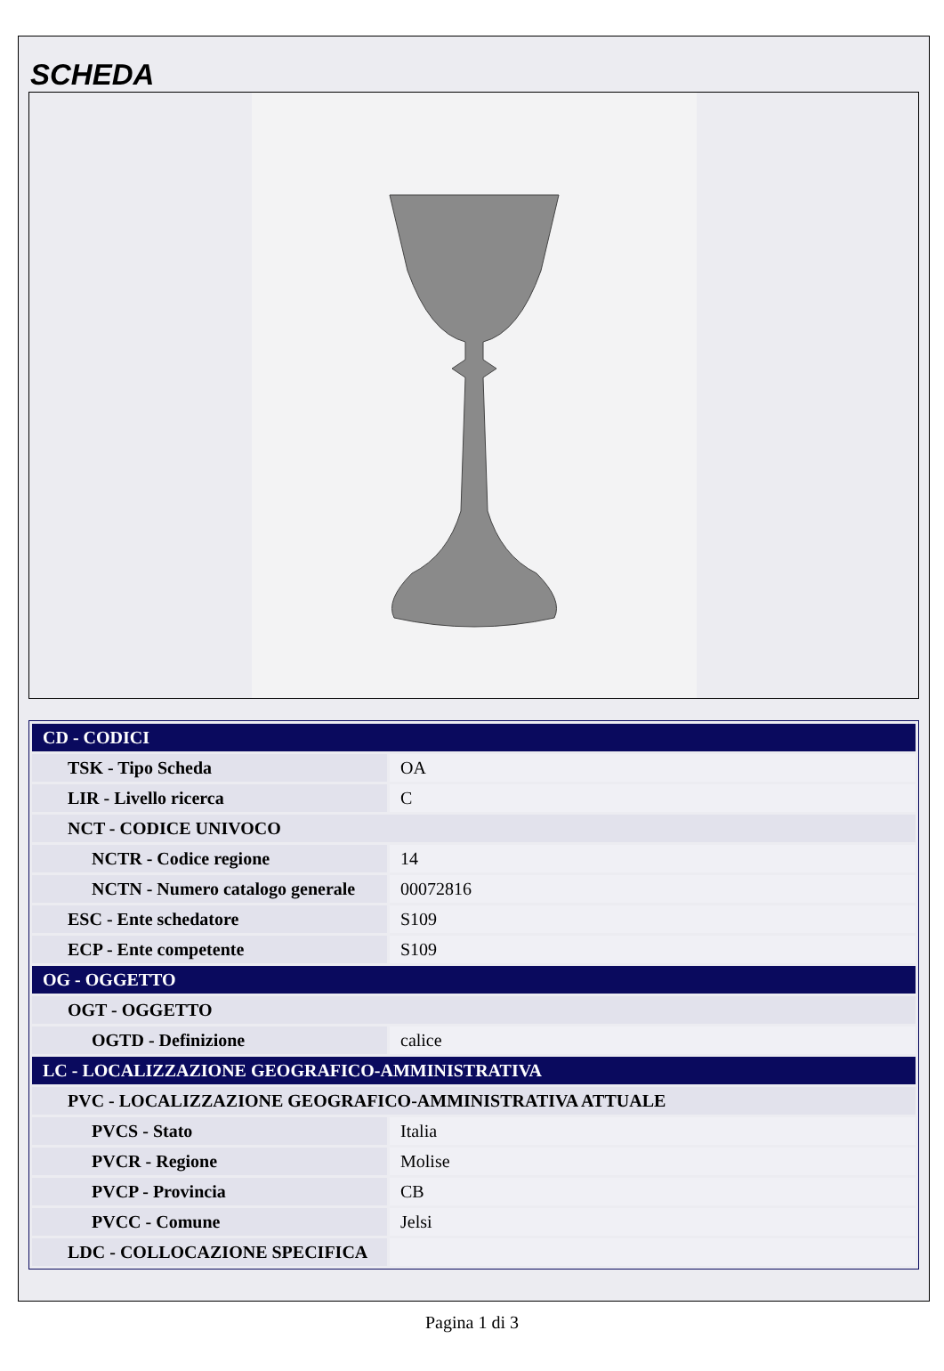SCHEDA
| CD - CODICI | |
| --- | --- |
| TSK - Tipo Scheda | OA |
| LIR - Livello ricerca | C |
| NCT - CODICE UNIVOCO | |
| NCTR - Codice regione | 14 |
| NCTN - Numero catalogo generale | 00072816 |
| ESC - Ente schedatore | S109 |
| ECP - Ente competente | S109 |
| OG - OGGETTO | |
| OGT - OGGETTO | |
| OGTD - Definizione | calice |
| LC - LOCALIZZAZIONE GEOGRAFICO-AMMINISTRATIVA | |
| PVC - LOCALIZZAZIONE GEOGRAFICO-AMMINISTRATIVA ATTUALE | |
| PVCS - Stato | Italia |
| PVCR - Regione | Molise |
| PVCP - Provincia | CB |
| PVCC - Comune | Jelsi |
| LDC - COLLOCAZIONE SPECIFICA | |
Pagina 1 di 3